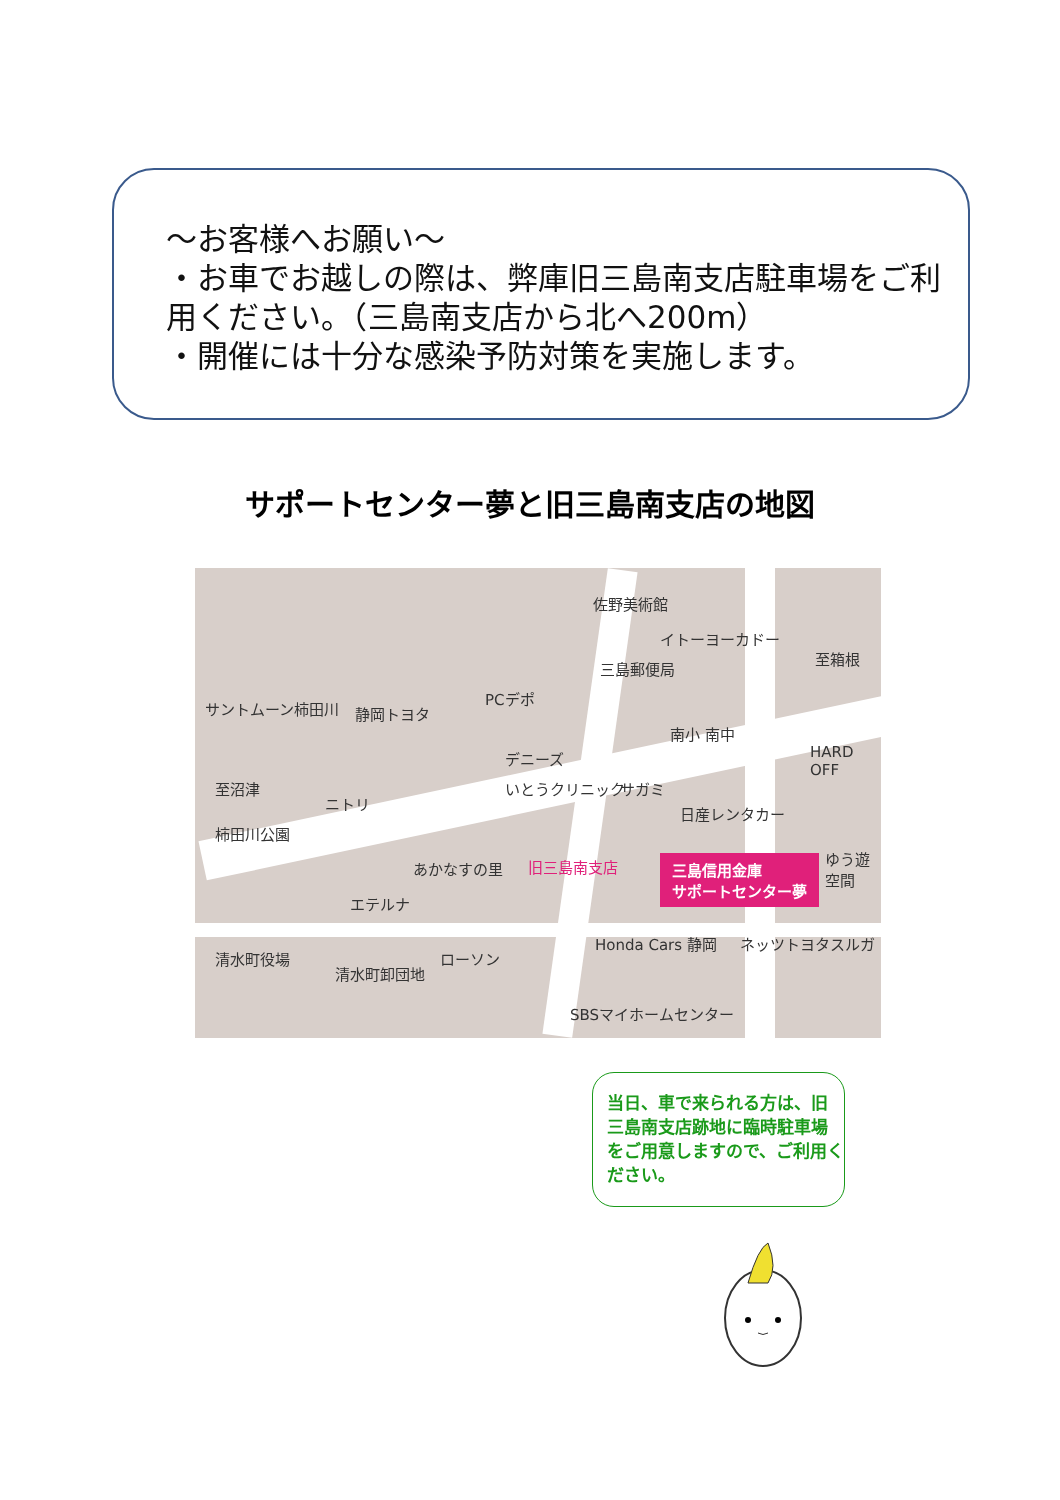～お客様へお願い～
・お車でお越しの際は、弊庫旧三島南支店駐車場をご利用ください。（三島南支店から北へ200m）
・開催には十分な感染予防対策を実施します。
サポートセンター夢と旧三島南支店の地図
サントムーン柿田川 静岡トヨタ
PCデポ
佐野美術館
イトーヨーカドー
三島郵便局
至箱根
至沼津
ニトリ
デニーズ
いとうクリニック サガミ
南小 南中
HARD OFF
日産レンタカー
柿田川公園
あかなすの里 旧三島南支店 三島信用金庫
サポートセンター夢
ゆう遊空間
エテルナ
清水町役場
清水町卸団地
ローソン
Honda Cars 静岡 ネッツトヨタスルガ
SBSマイホームセンター
当日、車で来られる方は、旧三島南支店跡地に臨時駐車場をご用意しますので、ご利用ください。